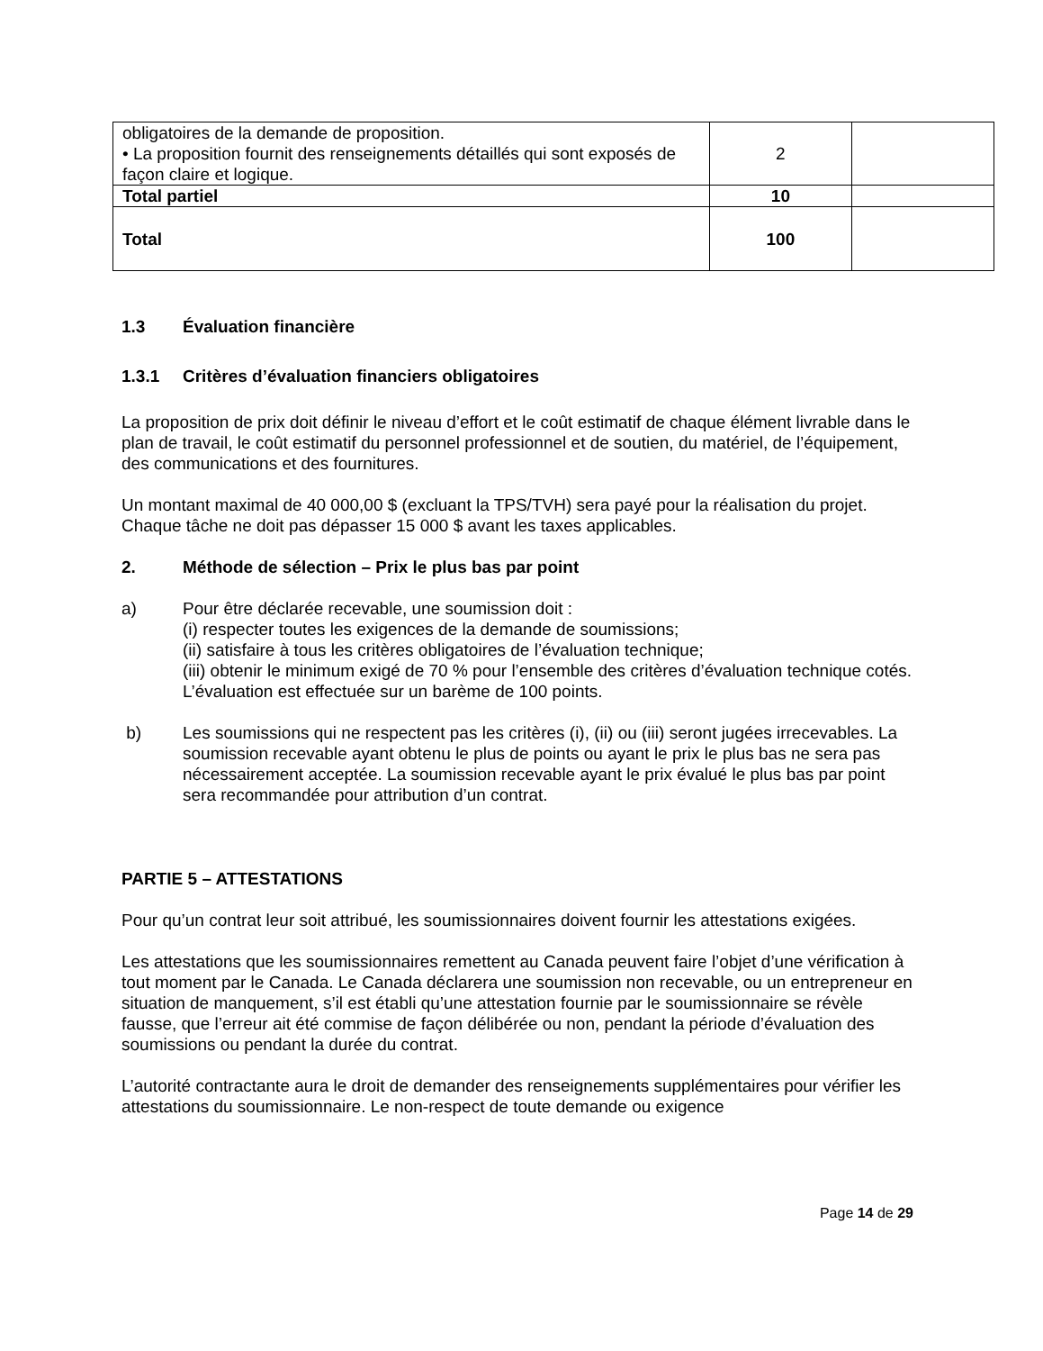| obligatoires de la demande de proposition. • La proposition fournit des renseignements détaillés qui sont exposés de façon claire et logique. | 2 | |
| Total partiel | 10 | |
| Total | 100 | |
1.3 Évaluation financière
1.3.1 Critères d’évaluation financiers obligatoires
La proposition de prix doit définir le niveau d’effort et le coût estimatif de chaque élément livrable dans le plan de travail, le coût estimatif du personnel professionnel et de soutien, du matériel, de l’équipement, des communications et des fournitures.
Un montant maximal de 40 000,00 $ (excluant la TPS/TVH) sera payé pour la réalisation du projet.
Chaque tâche ne doit pas dépasser 15 000 $ avant les taxes applicables.
2. Méthode de sélection – Prix le plus bas par point
a) Pour être déclarée recevable, une soumission doit :
(i) respecter toutes les exigences de la demande de soumissions;
(ii) satisfaire à tous les critères obligatoires de l’évaluation technique;
(iii) obtenir le minimum exigé de 70 % pour l’ensemble des critères d’évaluation technique cotés. L’évaluation est effectuée sur un barème de 100 points.
b) Les soumissions qui ne respectent pas les critères (i), (ii) ou (iii) seront jugées irrecevables. La soumission recevable ayant obtenu le plus de points ou ayant le prix le plus bas ne sera pas nécessairement acceptée. La soumission recevable ayant le prix évalué le plus bas par point sera recommandée pour attribution d’un contrat.
PARTIE 5 – ATTESTATIONS
Pour qu’un contrat leur soit attribué, les soumissionnaires doivent fournir les attestations exigées.
Les attestations que les soumissionnaires remettent au Canada peuvent faire l’objet d’une vérification à tout moment par le Canada. Le Canada déclarera une soumission non recevable, ou un entrepreneur en situation de manquement, s’il est établi qu’une attestation fournie par le soumissionnaire se révèle fausse, que l’erreur ait été commise de façon délibérée ou non, pendant la période d’évaluation des soumissions ou pendant la durée du contrat.
L’autorité contractante aura le droit de demander des renseignements supplémentaires pour vérifier les attestations du soumissionnaire. Le non-respect de toute demande ou exigence
Page 14 de 29